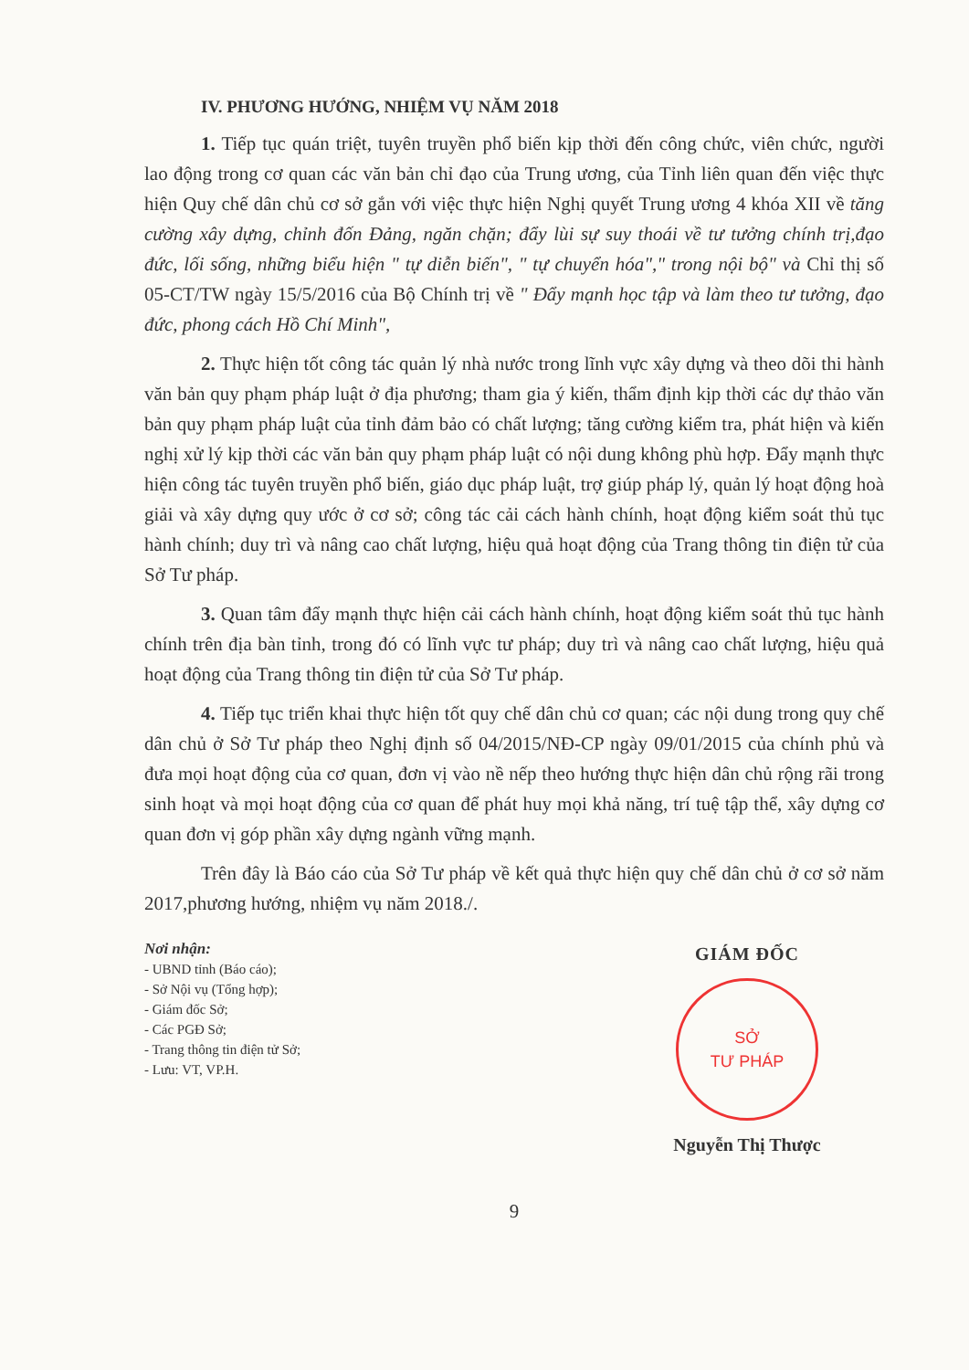IV. PHƯƠNG HƯỚNG, NHIỆM VỤ NĂM 2018
1. Tiếp tục quán triệt, tuyên truyền phổ biến kịp thời đến công chức, viên chức, người lao động trong cơ quan các văn bản chỉ đạo của Trung ương, của Tỉnh liên quan đến việc thực hiện Quy chế dân chủ cơ sở gắn với việc thực hiện Nghị quyết Trung ương 4 khóa XII về tăng cường xây dựng, chỉnh đốn Đảng, ngăn chặn; đẩy lùi sự suy thoái về tư tưởng chính trị,đạo đức, lối sống, những biểu hiện " tự diễn biến", " tự chuyển hóa"," trong nội bộ" và Chỉ thị số 05-CT/TW ngày 15/5/2016 của Bộ Chính trị về " Đẩy mạnh học tập và làm theo tư tưởng, đạo đức, phong cách Hồ Chí Minh",
2. Thực hiện tốt công tác quản lý nhà nước trong lĩnh vực xây dựng và theo dõi thi hành văn bản quy phạm pháp luật ở địa phương; tham gia ý kiến, thẩm định kịp thời các dự thảo văn bản quy phạm pháp luật của tỉnh đảm bảo có chất lượng; tăng cường kiểm tra, phát hiện và kiến nghị xử lý kịp thời các văn bản quy phạm pháp luật có nội dung không phù hợp. Đẩy mạnh thực hiện công tác tuyên truyền phổ biến, giáo dục pháp luật, trợ giúp pháp lý, quản lý hoạt động hoà giải và xây dựng quy ước ở cơ sở; công tác cải cách hành chính, hoạt động kiểm soát thủ tục hành chính; duy trì và nâng cao chất lượng, hiệu quả hoạt động của Trang thông tin điện tử của Sở Tư pháp.
3. Quan tâm đẩy mạnh thực hiện cải cách hành chính, hoạt động kiểm soát thủ tục hành chính trên địa bàn tỉnh, trong đó có lĩnh vực tư pháp; duy trì và nâng cao chất lượng, hiệu quả hoạt động của Trang thông tin điện tử của Sở Tư pháp.
4. Tiếp tục triển khai thực hiện tốt quy chế dân chủ cơ quan; các nội dung trong quy chế dân chủ ở Sở Tư pháp theo Nghị định số 04/2015/NĐ-CP ngày 09/01/2015 của chính phủ và đưa mọi hoạt động của cơ quan, đơn vị vào nề nếp theo hướng thực hiện dân chủ rộng rãi trong sinh hoạt và mọi hoạt động của cơ quan để phát huy mọi khả năng, trí tuệ tập thể, xây dựng cơ quan đơn vị góp phần xây dựng ngành vững mạnh.
Trên đây là Báo cáo của Sở Tư pháp về kết quả thực hiện quy chế dân chủ ở cơ sở năm 2017,phương hướng, nhiệm vụ năm 2018./.
Nơi nhận:
- UBND tỉnh (Báo cáo);
- Sở Nội vụ (Tổng hợp);
- Giám đốc Sở;
- Các PGĐ Sở;
- Trang thông tin điện tử Sở;
- Lưu: VT, VP.H.
GIÁM ĐỐC
SỞ
TƯ PHÁP
Nguyễn Thị Thược
9